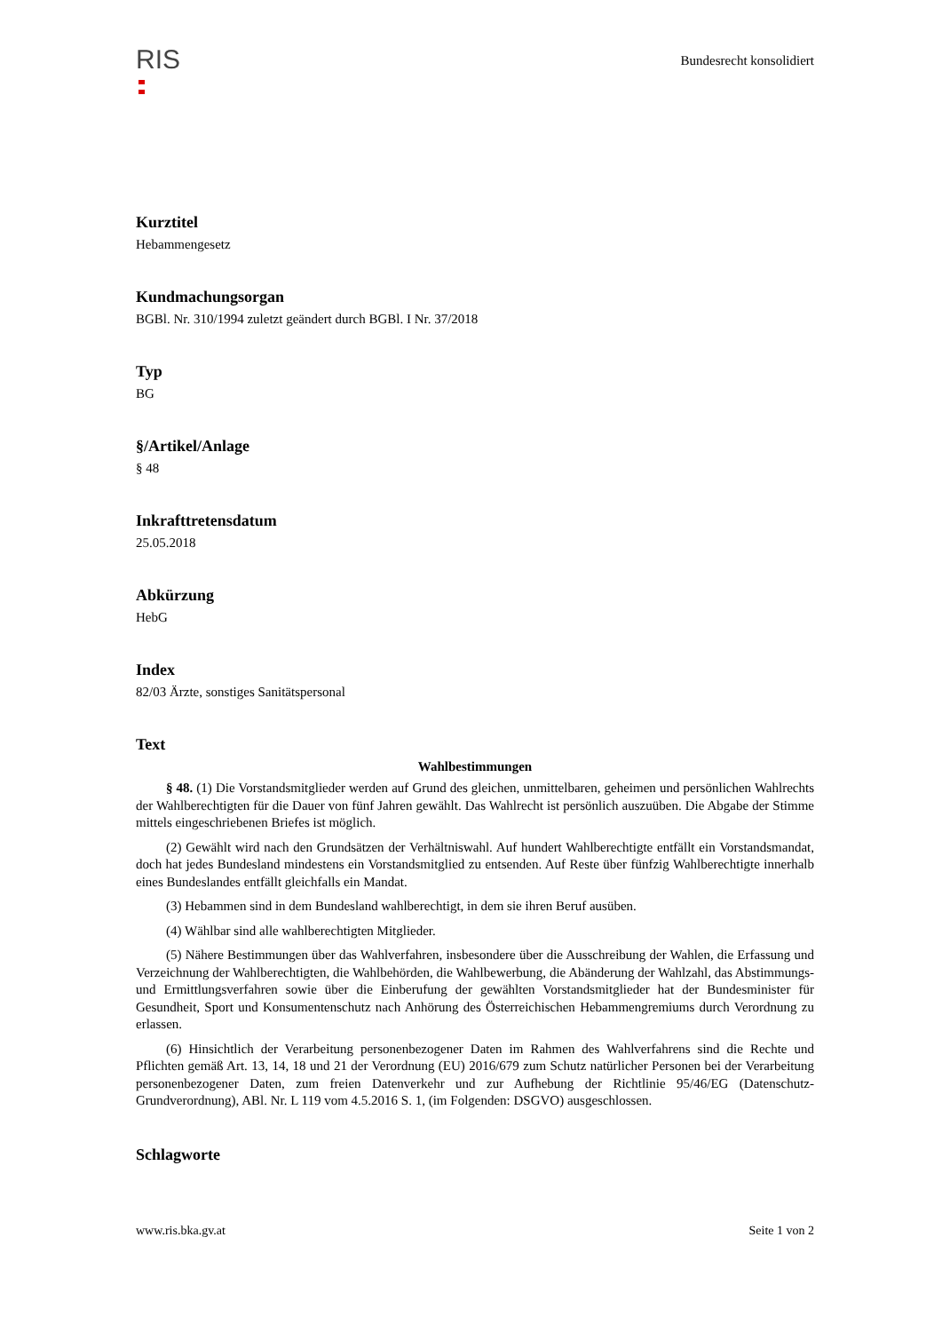RIS
Bundesrecht konsolidiert
Kurztitel
Hebammengesetz
Kundmachungsorgan
BGBl. Nr. 310/1994 zuletzt geändert durch BGBl. I Nr. 37/2018
Typ
BG
§/Artikel/Anlage
§ 48
Inkrafttretensdatum
25.05.2018
Abkürzung
HebG
Index
82/03 Ärzte, sonstiges Sanitätspersonal
Text
Wahlbestimmungen
§ 48. (1) Die Vorstandsmitglieder werden auf Grund des gleichen, unmittelbaren, geheimen und persönlichen Wahlrechts der Wahlberechtigten für die Dauer von fünf Jahren gewählt. Das Wahlrecht ist persönlich auszuüben. Die Abgabe der Stimme mittels eingeschriebenen Briefes ist möglich.
(2) Gewählt wird nach den Grundsätzen der Verhältniswahl. Auf hundert Wahlberechtigte entfällt ein Vorstandsmandat, doch hat jedes Bundesland mindestens ein Vorstandsmitglied zu entsenden. Auf Reste über fünfzig Wahlberechtigte innerhalb eines Bundeslandes entfällt gleichfalls ein Mandat.
(3) Hebammen sind in dem Bundesland wahlberechtigt, in dem sie ihren Beruf ausüben.
(4) Wählbar sind alle wahlberechtigten Mitglieder.
(5) Nähere Bestimmungen über das Wahlverfahren, insbesondere über die Ausschreibung der Wahlen, die Erfassung und Verzeichnung der Wahlberechtigten, die Wahlbehörden, die Wahlbewerbung, die Abänderung der Wahlzahl, das Abstimmungs- und Ermittlungsverfahren sowie über die Einberufung der gewählten Vorstandsmitglieder hat der Bundesminister für Gesundheit, Sport und Konsumentenschutz nach Anhörung des Österreichischen Hebammengremiums durch Verordnung zu erlassen.
(6) Hinsichtlich der Verarbeitung personenbezogener Daten im Rahmen des Wahlverfahrens sind die Rechte und Pflichten gemäß Art. 13, 14, 18 und 21 der Verordnung (EU) 2016/679 zum Schutz natürlicher Personen bei der Verarbeitung personenbezogener Daten, zum freien Datenverkehr und zur Aufhebung der Richtlinie 95/46/EG (Datenschutz-Grundverordnung), ABl. Nr. L 119 vom 4.5.2016 S. 1, (im Folgenden: DSGVO) ausgeschlossen.
Schlagworte
www.ris.bka.gv.at Seite 1 von 2